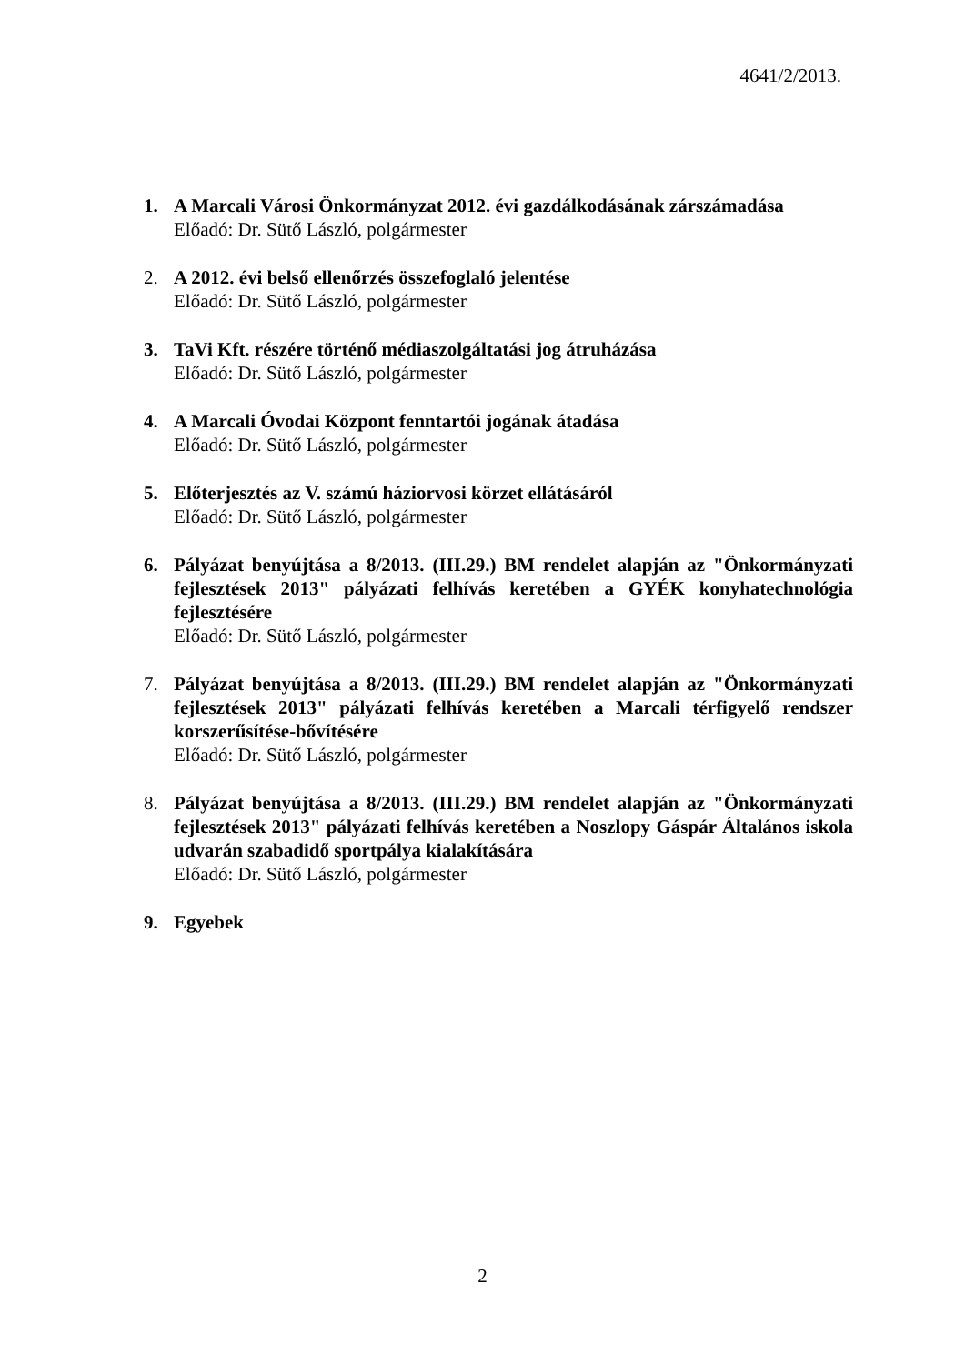4641/2/2013.
1. A Marcali Városi Önkormányzat 2012. évi gazdálkodásának zárszámadása
Előadó: Dr. Sütő László, polgármester
2. A 2012. évi belső ellenőrzés összefoglaló jelentése
Előadó: Dr. Sütő László, polgármester
3. TaVi Kft. részére történő médiaszolgáltatási jog átruházása
Előadó: Dr. Sütő László, polgármester
4. A Marcali Óvodai Központ fenntartói jogának átadása
Előadó: Dr. Sütő László, polgármester
5. Előterjesztés az V. számú háziorvosi körzet ellátásáról
Előadó: Dr. Sütő László, polgármester
6. Pályázat benyújtása a 8/2013. (III.29.) BM rendelet alapján az "Önkormányzati fejlesztések 2013" pályázati felhívás keretében a GYÉK konyhatechnológia fejlesztésére
Előadó: Dr. Sütő László, polgármester
7. Pályázat benyújtása a 8/2013. (III.29.) BM rendelet alapján az "Önkormányzati fejlesztések 2013" pályázati felhívás keretében a Marcali térfigyelő rendszer korszerűsítése-bővítésére
Előadó: Dr. Sütő László, polgármester
8. Pályázat benyújtása a 8/2013. (III.29.) BM rendelet alapján az "Önkormányzati fejlesztések 2013" pályázati felhívás keretében a Noszlopy Gáspár Általános iskola udvarán szabadidő sportpálya kialakítására
Előadó: Dr. Sütő László, polgármester
9. Egyebek
2